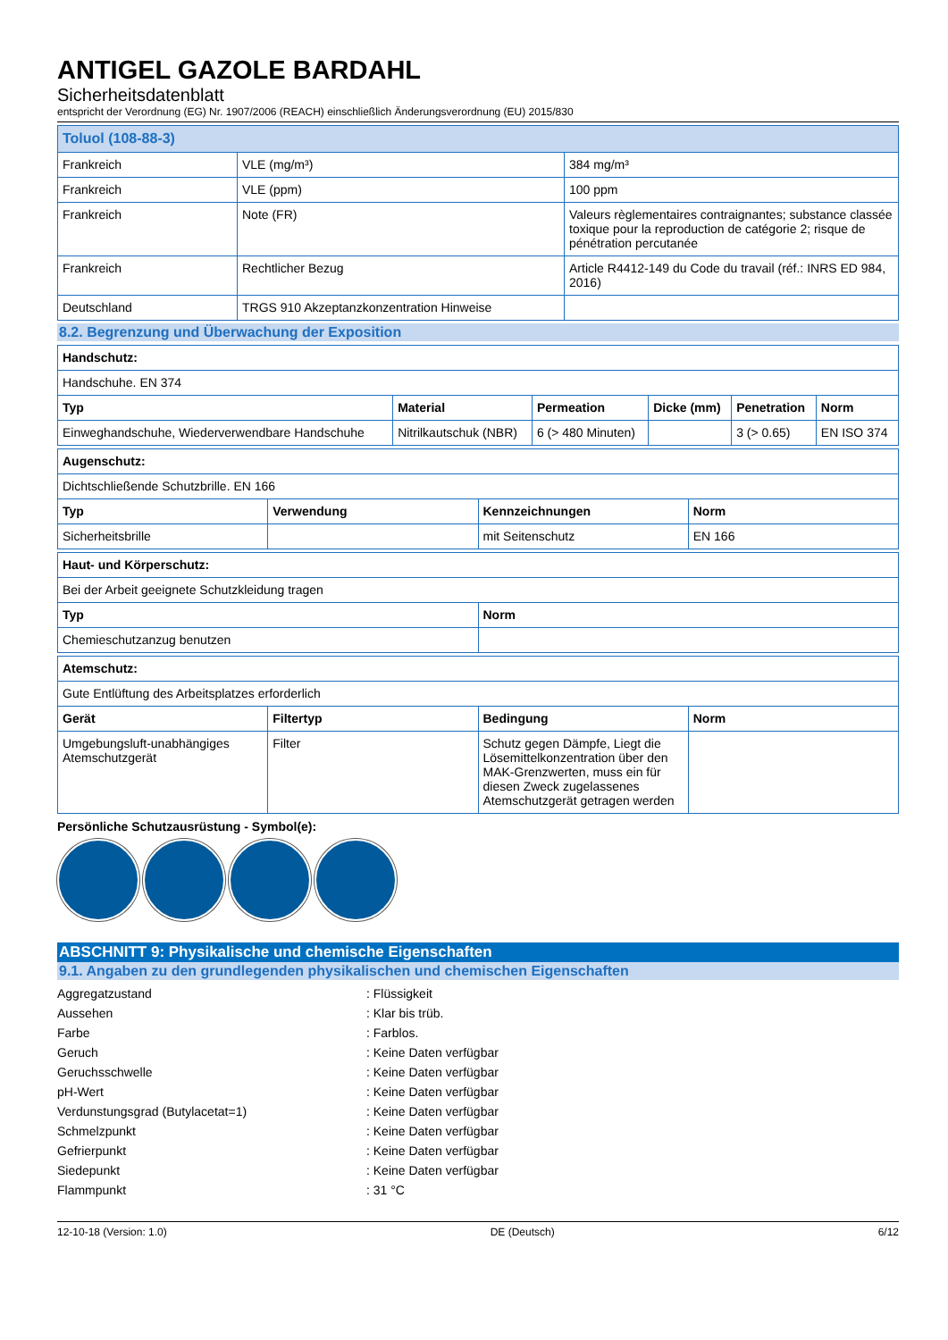ANTIGEL GAZOLE BARDAHL
Sicherheitsdatenblatt
entspricht der Verordnung (EG) Nr. 1907/2006 (REACH) einschließlich Änderungsverordnung (EU) 2015/830
| Toluol (108-88-3) | | |
| Frankreich | VLE (mg/m³) | 384 mg/m³ |
| Frankreich | VLE (ppm) | 100 ppm |
| Frankreich | Note (FR) | Valeurs règlementaires contraignantes; substance classée toxique pour la reproduction de catégorie 2; risque de pénétration percutanée |
| Frankreich | Rechtlicher Bezug | Article R4412-149 du Code du travail (réf.: INRS ED 984, 2016) |
| Deutschland | TRGS 910 Akzeptanzkonzentration Hinweise | |
8.2. Begrenzung und Überwachung der Exposition
| Handschutz: | | | | | |
| --- | --- | --- | --- | --- | --- |
| Handschuhe. EN 374 | | | | | |
| Typ | Material | Permeation | Dicke (mm) | Penetration | Norm |
| Einweghandschuhe, Wiederverwendbare Handschuhe | Nitrilkautschuk (NBR) | 6 (> 480 Minuten) | | 3 (> 0.65) | EN ISO 374 |
| Augenschutz: | | | |
| --- | --- | --- | --- |
| Dichtschließende Schutzbrille. EN 166 | | | |
| Typ | Verwendung | Kennzeichnungen | Norm |
| Sicherheitsbrille | | mit Seitenschutz | EN 166 |
| Haut- und Körperschutz: | |
| --- | --- |
| Bei der Arbeit geeignete Schutzkleidung tragen | |
| Typ | Norm |
| Chemieschutzanzug benutzen | |
| Atemschutz: | | | |
| --- | --- | --- | --- |
| Gute Entlüftung des Arbeitsplatzes erforderlich | | | |
| Gerät | Filtertyp | Bedingung | Norm |
| Umgebungsluft-unabhängiges Atemschutzgerät | Filter | Schutz gegen Dämpfe, Liegt die Lösemittelkonzentration über den MAK-Grenzwerten, muss ein für diesen Zweck zugelassenes Atemschutzgerät getragen werden | |
Persönliche Schutzausrüstung - Symbol(e):
ABSCHNITT 9: Physikalische und chemische Eigenschaften
9.1. Angaben zu den grundlegenden physikalischen und chemischen Eigenschaften
Aggregatzustand: Flüssigkeit
Aussehen: Klar bis trüb.
Farbe: Farblos.
Geruch: Keine Daten verfügbar
Geruchsschwelle: Keine Daten verfügbar
pH-Wert: Keine Daten verfügbar
Verdunstungsgrad (Butylacetat=1): Keine Daten verfügbar
Schmelzpunkt: Keine Daten verfügbar
Gefrierpunkt: Keine Daten verfügbar
Siedepunkt: Keine Daten verfügbar
Flammpunkt: 31 °C
12-10-18 (Version: 1.0) DE (Deutsch) 6/12